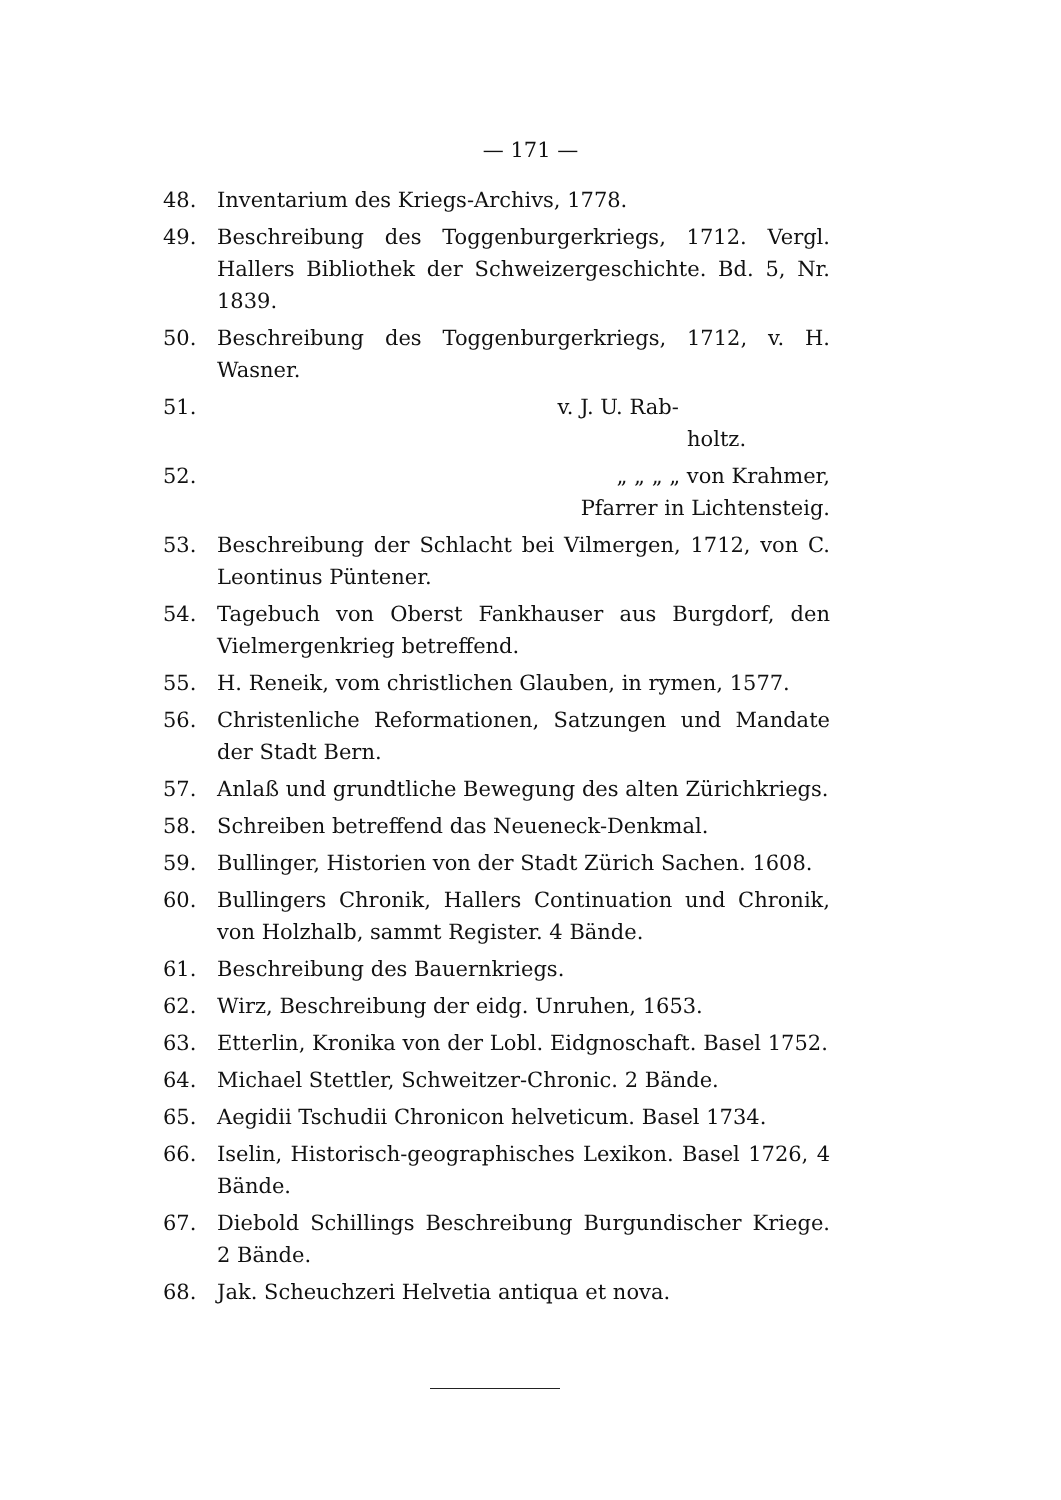— 171 —
48. Inventarium des Kriegs-Archivs, 1778.
49. Beschreibung des Toggenburgerkriegs, 1712. Vergl. Hallers Bibliothek der Schweizergeschichte. Bd. 5, Nr. 1839.
50. Beschreibung des Toggenburgerkriegs, 1712, v. H. Wasner.
51. v. J. U. Rab-
holtz.
52. „ „ „ „ von Krahmer,
Pfarrer in Lichtensteig.
53. Beschreibung der Schlacht bei Vilmergen, 1712, von C. Leontinus Püntener.
54. Tagebuch von Oberst Fankhauser aus Burgdorf, den Vielmergenkrieg betreffend.
55. H. Reneik, vom christlichen Glauben, in rymen, 1577.
56. Christenliche Reformationen, Satzungen und Mandate der Stadt Bern.
57. Anlaß und grundtliche Bewegung des alten Zürichkriegs.
58. Schreiben betreffend das Neueneck-Denkmal.
59. Bullinger, Historien von der Stadt Zürich Sachen. 1608.
60. Bullingers Chronik, Hallers Continuation und Chronik, von Holzhalb, sammt Register. 4 Bände.
61. Beschreibung des Bauernkriegs.
62. Wirz, Beschreibung der eidg. Unruhen, 1653.
63. Etterlin, Kronika von der Lobl. Eidgnoschaft. Basel 1752.
64. Michael Stettler, Schweitzer-Chronic. 2 Bände.
65. Aegidii Tschudii Chronicon helveticum. Basel 1734.
66. Iselin, Historisch-geographisches Lexikon. Basel 1726, 4 Bände.
67. Diebold Schillings Beschreibung Burgundischer Kriege. 2 Bände.
68. Jak. Scheuchzeri Helvetia antiqua et nova.